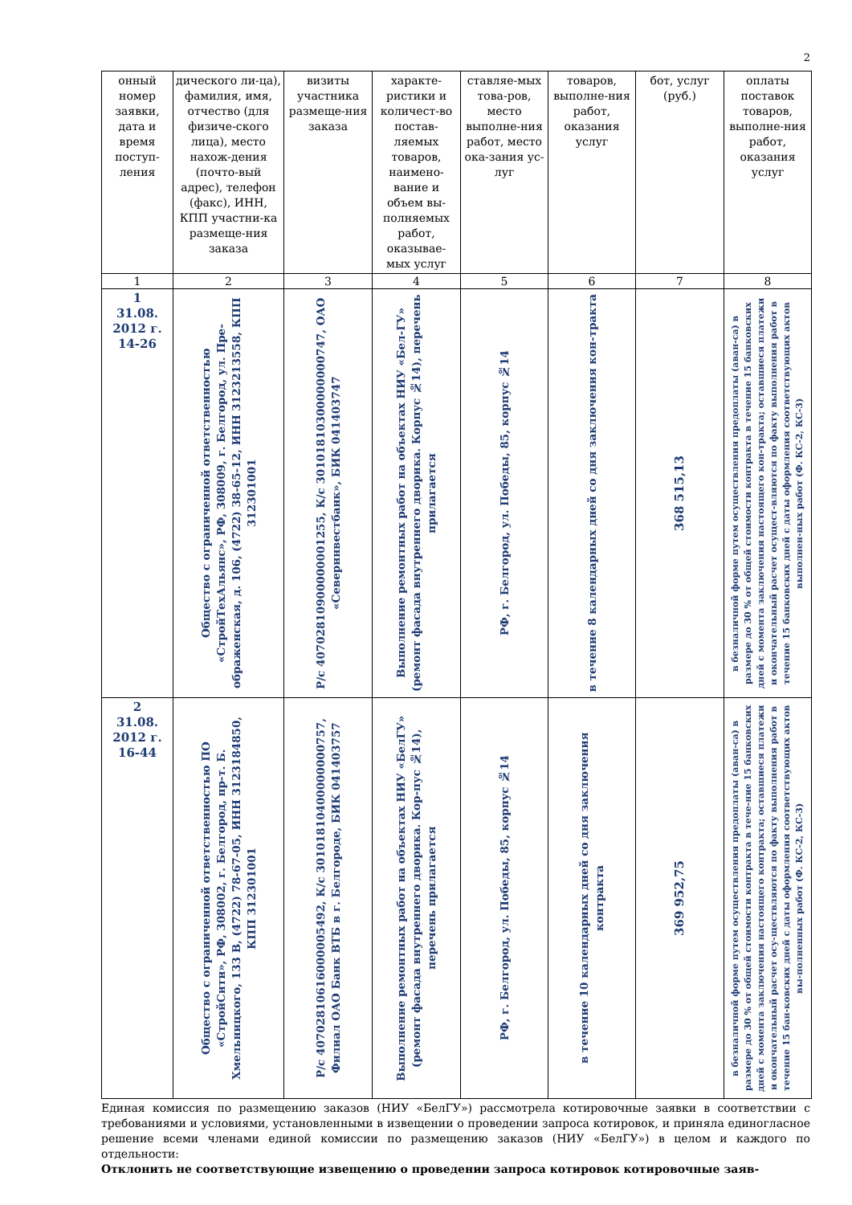2
| онный номер заявки, дата и время поступ-ления | дического ли-ца), фамилия, имя, отчество (для физиче-ского лица), место нахож-дения (почто-вый адрес), телефон (факс), ИНН, КПП участни-ка размеще-ния заказа | визиты участника размеще-ния заказа | характе-ристики и количест-во постав-ляемых товаров, наимено-вание и объем вы-полняемых работ, оказывае-мых услуг | ставляе-мых това-ров, место выполне-ния работ, место ока-зания ус-луг | товаров, выполне-ния работ, оказания услуг | бот, услуг (руб.) | оплаты поставок товаров, выполне-ния работ, оказания услуг |
| --- | --- | --- | --- | --- | --- | --- | --- |
| 1 | 2 | 3 | 4 | 5 | 6 | 7 | 8 |
| 1 31.08. 2012 г. 14-26 | Общество с ограниченной ответственностью «СтройТехАльянс», РФ, 308009, г. Белгород, ул. Пре-ображенская, д. 106, (4722) 38-65-12, ИНН 3123213558, КПП 312301001 | Р/с 40702810900000001255, К/с 30101810300000000747, ОАО «Северинвестбанк», БИК 041403747 | Выполнение ремонтных работ на объектах НИУ «Бел-ГУ» (ремонт фасада внутреннего дворика. Корпус №14), перечень прилагается | РФ, г. Белгород, ул. Победы, 85, корпус №14 | в течение 8 календарных дней со дня заключения кон-тракта | 368 515,13 | в безналичной форме путем осуществления предоплаты (аван-са) в размере до 30 % от общей стоимости контракта в течение 15 банковских дней с момента заключения настоящего кон-тракта; оставшиеся платежи и окончательный расчет осущест-вляются по факту выполнения работ в течение 15 банковских дней с даты оформления соответствующих актов выполнен-ных работ (Ф. КС-2, КС-3) |
| 2 31.08. 2012 г. 16-44 | Общество с ограниченной ответственностью ПО «СтройСити», РФ, 308002, г. Белгород, пр-т. Б. Хмельницкого, 133 В, (4722) 78-67-05, ИНН 3123184850, КПП 312301001 | Р/с 40702810616000005492, К/с 30101810400000000757, Филиал ОАО Банк ВТБ в г. Белгороде, БИК 041403757 | Выполнение ремонтных работ на объектах НИУ «БелГУ» (ремонт фасада внутреннего дворика. Кор-пус №14), перечень прилагается | РФ, г. Белгород, ул. Победы, 85, корпус №14 | в течение 10 календарных дней со дня заключения контракта | 369 952,75 | в безналичной форме путем осуществления предоплаты (аван-са) в размере до 30 % от общей стоимости контракта в тече-ние 15 банковских дней с момента заключения настоящего контракта; оставшиеся платежи и окончательный расчет осу-ществляются по факту выполнения работ в течение 15 бан-ковских дней с даты оформления соответствующих актов вы-полненных работ (Ф. КС-2, КС-3) |
Единая комиссия по размещению заказов (НИУ «БелГУ») рассмотрела котировочные заявки в соответствии с требованиями и условиями, установленными в извещении о проведении запроса котировок, и приняла единогласное решение всеми членами единой комиссии по размещению заказов (НИУ «БелГУ») в целом и каждого по отдельности:
Отклонить не соответствующие извещению о проведении запроса котировок котировочные заяв-